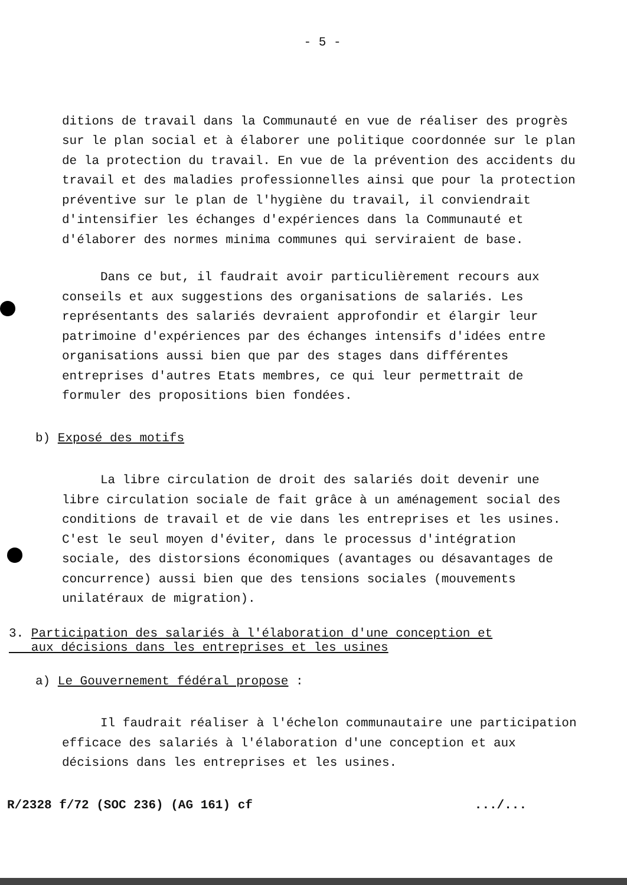- 5 -
ditions de travail dans la Communauté en vue de réaliser des progrès sur le plan social et à élaborer une politique coordonnée sur le plan de la protection du travail. En vue de la prévention des accidents du travail et des maladies professionnelles ainsi que pour la protection préventive sur le plan de l'hygiène du travail, il conviendrait d'intensifier les échanges d'expériences dans la Communauté et d'élaborer des normes minima communes qui serviraient de base.
Dans ce but, il faudrait avoir particulièrement recours aux conseils et aux suggestions des organisations de salariés. Les représentants des salariés devraient approfondir et élargir leur patrimoine d'expériences par des échanges intensifs d'idées entre organisations aussi bien que par des stages dans différentes entreprises d'autres Etats membres, ce qui leur permettrait de formuler des propositions bien fondées.
b) Exposé des motifs
La libre circulation de droit des salariés doit devenir une libre circulation sociale de fait grâce à un aménagement social des conditions de travail et de vie dans les entreprises et les usines. C'est le seul moyen d'éviter, dans le processus d'intégration sociale, des distorsions économiques (avantages ou désavantages de concurrence) aussi bien que des tensions sociales (mouvements unilatéraux de migration).
3. Participation des salariés à l'élaboration d'une conception et
aux décisions dans les entreprises et les usines
a) Le Gouvernement fédéral propose :
Il faudrait réaliser à l'échelon communautaire une participation efficace des salariés à l'élaboration d'une conception et aux décisions dans les entreprises et les usines.
R/2328 f/72 (SOC 236) (AG 161) cf.../...